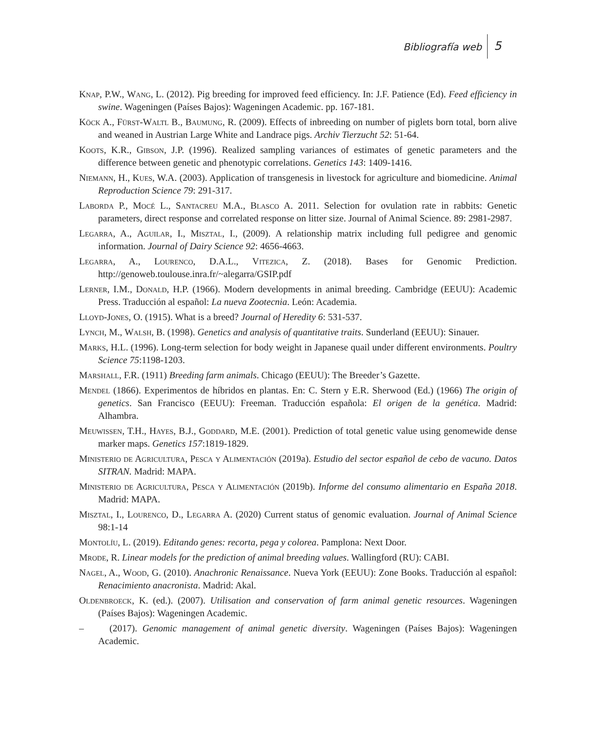Bibliografía web 5
Knap, P.W., Wang, L. (2012). Pig breeding for improved feed efficiency. In: J.F. Patience (Ed). Feed efficiency in swine. Wageningen (Países Bajos): Wageningen Academic. pp. 167-181.
Köck A., Fürst-Waltl B., Baumung, R. (2009). Effects of inbreeding on number of piglets born total, born alive and weaned in Austrian Large White and Landrace pigs. Archiv Tierzucht 52: 51-64.
Koots, K.R., Gibson, J.P. (1996). Realized sampling variances of estimates of genetic parameters and the difference between genetic and phenotypic correlations. Genetics 143: 1409-1416.
Niemann, H., Kues, W.A. (2003). Application of transgenesis in livestock for agriculture and biomedicine. Animal Reproduction Science 79: 291-317.
Laborda P., Mocé L., Santacreu M.A., Blasco A. 2011. Selection for ovulation rate in rabbits: Genetic parameters, direct response and correlated response on litter size. Journal of Animal Science. 89: 2981-2987.
Legarra, A., Aguilar, I., Misztal, I., (2009). A relationship matrix including full pedigree and genomic information. Journal of Dairy Science 92: 4656-4663.
Legarra, A., Lourenco, D.A.L., Vitezica, Z. (2018). Bases for Genomic Prediction. http://genoweb.toulouse.inra.fr/~alegarra/GSIP.pdf
Lerner, I.M., Donald, H.P. (1966). Modern developments in animal breeding. Cambridge (EEUU): Academic Press. Traducción al español: La nueva Zootecnia. León: Academia.
Lloyd-Jones, O. (1915). What is a breed? Journal of Heredity 6: 531-537.
Lynch, M., Walsh, B. (1998). Genetics and analysis of quantitative traits. Sunderland (EEUU): Sinauer.
Marks, H.L. (1996). Long-term selection for body weight in Japanese quail under different environments. Poultry Science 75:1198-1203.
Marshall, F.R. (1911) Breeding farm animals. Chicago (EEUU): The Breeder’s Gazette.
Mendel (1866). Experimentos de híbridos en plantas. En: C. Stern y E.R. Sherwood (Ed.) (1966) The origin of genetics. San Francisco (EEUU): Freeman. Traducción española: El origen de la genética. Madrid: Alhambra.
Meuwissen, T.H., Hayes, B.J., Goddard, M.E. (2001). Prediction of total genetic value using genomewide dense marker maps. Genetics 157:1819-1829.
Ministerio de Agricultura, Pesca y Alimentación (2019a). Estudio del sector español de cebo de vacuno. Datos SITRAN. Madrid: MAPA.
Ministerio de Agricultura, Pesca y Alimentación (2019b). Informe del consumo alimentario en España 2018. Madrid: MAPA.
Misztal, I., Lourenco, D., Legarra A. (2020) Current status of genomic evaluation. Journal of Animal Science 98:1-14
Montolíu, L. (2019). Editando genes: recorta, pega y colorea. Pamplona: Next Door.
Mrode, R. Linear models for the prediction of animal breeding values. Wallingford (RU): CABI.
Nagel, A., Wood, G. (2010). Anachronic Renaissance. Nueva York (EEUU): Zone Books. Traducción al español: Renacimiento anacronista. Madrid: Akal.
Oldenbroeck, K. (ed.). (2007). Utilisation and conservation of farm animal genetic resources. Wageningen (Países Bajos): Wageningen Academic.
– (2017). Genomic management of animal genetic diversity. Wageningen (Países Bajos): Wageningen Academic.